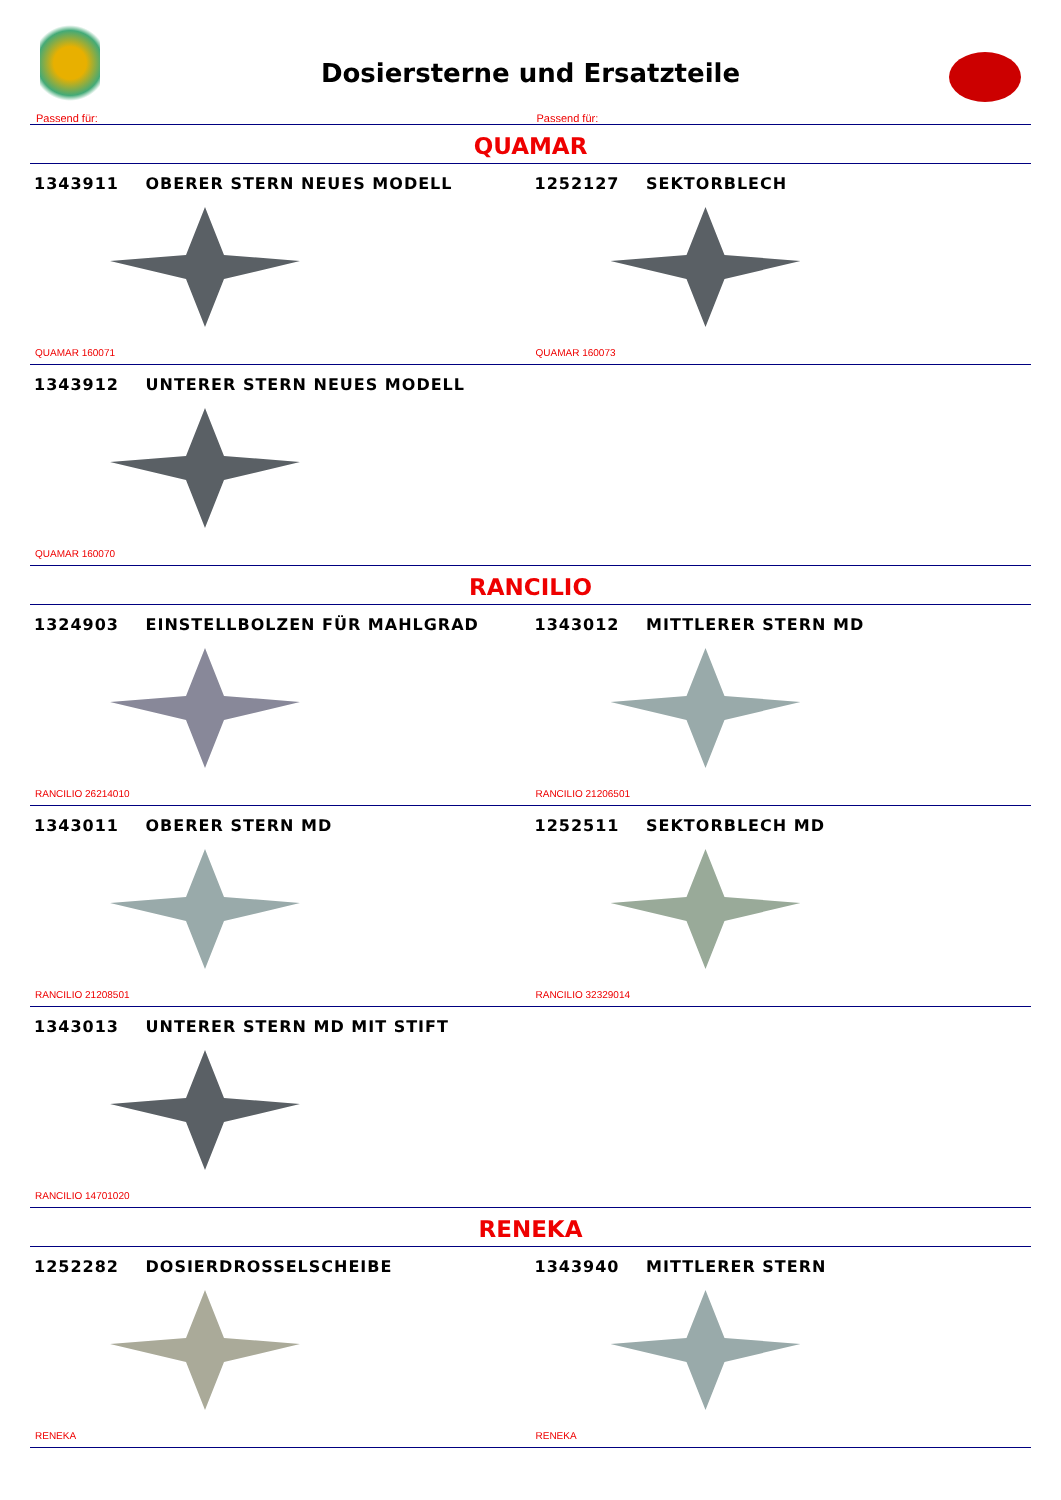Dosiersterne und Ersatzteile
Passend für:
Passend für:
QUAMAR
1343911 OBERER STERN NEUES MODELL
QUAMAR 160071
1252127 SEKTORBLECH
QUAMAR 160073
1343912 UNTERER STERN NEUES MODELL
QUAMAR 160070
RANCILIO
1324903 EINSTELLBOLZEN FÜR MAHLGRAD
RANCILIO 26214010
1343012 MITTLERER STERN MD
RANCILIO 21206501
1343011 OBERER STERN MD
RANCILIO 21208501
1252511 SEKTORBLECH MD
RANCILIO 32329014
1343013 UNTERER STERN MD MIT STIFT
RANCILIO 14701020
RENEKA
1252282 DOSIERDROSSELSCHEIBE
RENEKA
1343940 MITTLERER STERN
RENEKA